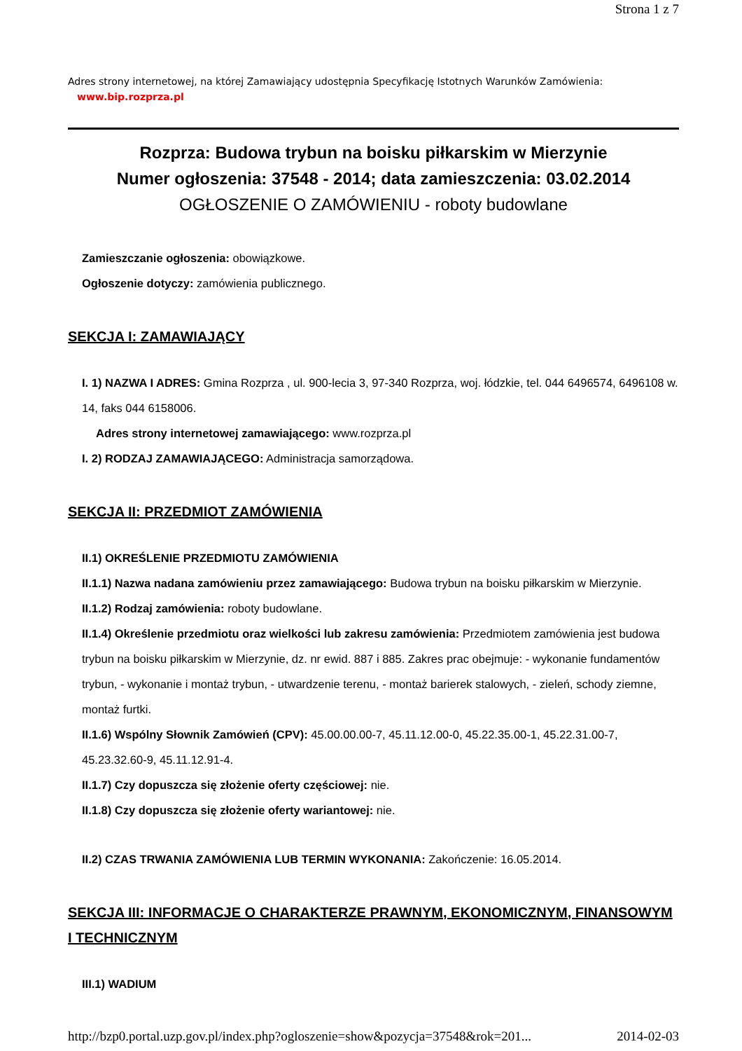Strona 1 z 7
Adres strony internetowej, na której Zamawiający udostępnia Specyfikację Istotnych Warunków Zamówienia:
www.bip.rozprza.pl
Rozprza: Budowa trybun na boisku piłkarskim w Mierzynie
Numer ogłoszenia: 37548 - 2014; data zamieszczenia: 03.02.2014
OGŁOSZENIE O ZAMÓWIENIU - roboty budowlane
Zamieszczanie ogłoszenia: obowiązkowe.
Ogłoszenie dotyczy: zamówienia publicznego.
SEKCJA I: ZAMAWIAJĄCY
I. 1) NAZWA I ADRES: Gmina Rozprza , ul. 900-lecia 3, 97-340 Rozprza, woj. łódzkie, tel. 044 6496574, 6496108 w. 14, faks 044 6158006.
Adres strony internetowej zamawiającego: www.rozprza.pl
I. 2) RODZAJ ZAMAWIAJĄCEGO: Administracja samorządowa.
SEKCJA II: PRZEDMIOT ZAMÓWIENIA
II.1) OKREŚLENIE PRZEDMIOTU ZAMÓWIENIA
II.1.1) Nazwa nadana zamówieniu przez zamawiającego: Budowa trybun na boisku piłkarskim w Mierzynie.
II.1.2) Rodzaj zamówienia: roboty budowlane.
II.1.4) Określenie przedmiotu oraz wielkości lub zakresu zamówienia: Przedmiotem zamówienia jest budowa trybun na boisku piłkarskim w Mierzynie, dz. nr ewid. 887 i 885. Zakres prac obejmuje: - wykonanie fundamentów trybun, - wykonanie i montaż trybun, - utwardzenie terenu, - montaż barierek stalowych, - zieleń, schody ziemne, montaż furtki.
II.1.6) Wspólny Słownik Zamówień (CPV): 45.00.00.00-7, 45.11.12.00-0, 45.22.35.00-1, 45.22.31.00-7, 45.23.32.60-9, 45.11.12.91-4.
II.1.7) Czy dopuszcza się złożenie oferty częściowej: nie.
II.1.8) Czy dopuszcza się złożenie oferty wariantowej: nie.
II.2) CZAS TRWANIA ZAMÓWIENIA LUB TERMIN WYKONANIA: Zakończenie: 16.05.2014.
SEKCJA III: INFORMACJE O CHARAKTERZE PRAWNYM, EKONOMICZNYM, FINANSOWYM I TECHNICZNYM
III.1) WADIUM
http://bzp0.portal.uzp.gov.pl/index.php?ogloszenie=show&pozycja=37548&rok=201... 2014-02-03